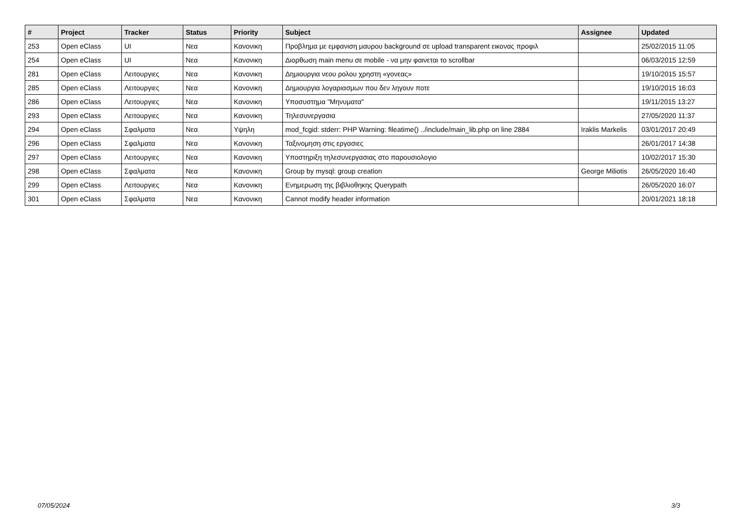| # | Project | Tracker | Status | Priority | Subject | Assignee | Updated |
| --- | --- | --- | --- | --- | --- | --- | --- |
| 253 | Open eClass | UI | Νεα | Κανονικη | Προβλημα με εμφανιση μαυρου background σε upload transparent εικονας προφιλ | | 25/02/2015 11:05 |
| 254 | Open eClass | UI | Νεα | Κανονικη | Διορθωση main menu σε mobile - να μην φαινεται το scrollbar | | 06/03/2015 12:59 |
| 281 | Open eClass | Λειτουργιες | Νεα | Κανονικη | Δημιουργια νεου ρολου χρηστη «γονεας» | | 19/10/2015 15:57 |
| 285 | Open eClass | Λειτουργιες | Νεα | Κανονικη | Δημιουργια λογαριασμων που δεν ληγουν ποτε | | 19/10/2015 16:03 |
| 286 | Open eClass | Λειτουργιες | Νεα | Κανονικη | Υποσυστημα "Μηνυματα" | | 19/11/2015 13:27 |
| 293 | Open eClass | Λειτουργιες | Νεα | Κανονικη | Τηλεσυνεργασια | | 27/05/2020 11:37 |
| 294 | Open eClass | Σφαλματα | Νεα | Υψηλη | mod_fcgid: stderr: PHP Warning: fileatime() ../include/main_lib.php on line 2884 | Iraklis Markelis | 03/01/2017 20:49 |
| 296 | Open eClass | Σφαλματα | Νεα | Κανονικη | Ταξινομηση στις εργασιες | | 26/01/2017 14:38 |
| 297 | Open eClass | Λειτουργιες | Νεα | Κανονικη | Υποστηριξη τηλεσυνεργασιας στο παρουσιολογιο | | 10/02/2017 15:30 |
| 298 | Open eClass | Σφαλματα | Νεα | Κανονικη | Group by mysql: group creation | George Miliotis | 26/05/2020 16:40 |
| 299 | Open eClass | Λειτουργιες | Νεα | Κανονικη | Ενημερωση της βιβλιοθηκης Querypath | | 26/05/2020 16:07 |
| 301 | Open eClass | Σφαλματα | Νεα | Κανονικη | Cannot modify header information | | 20/01/2021 18:18 |
07/05/2024 3/3